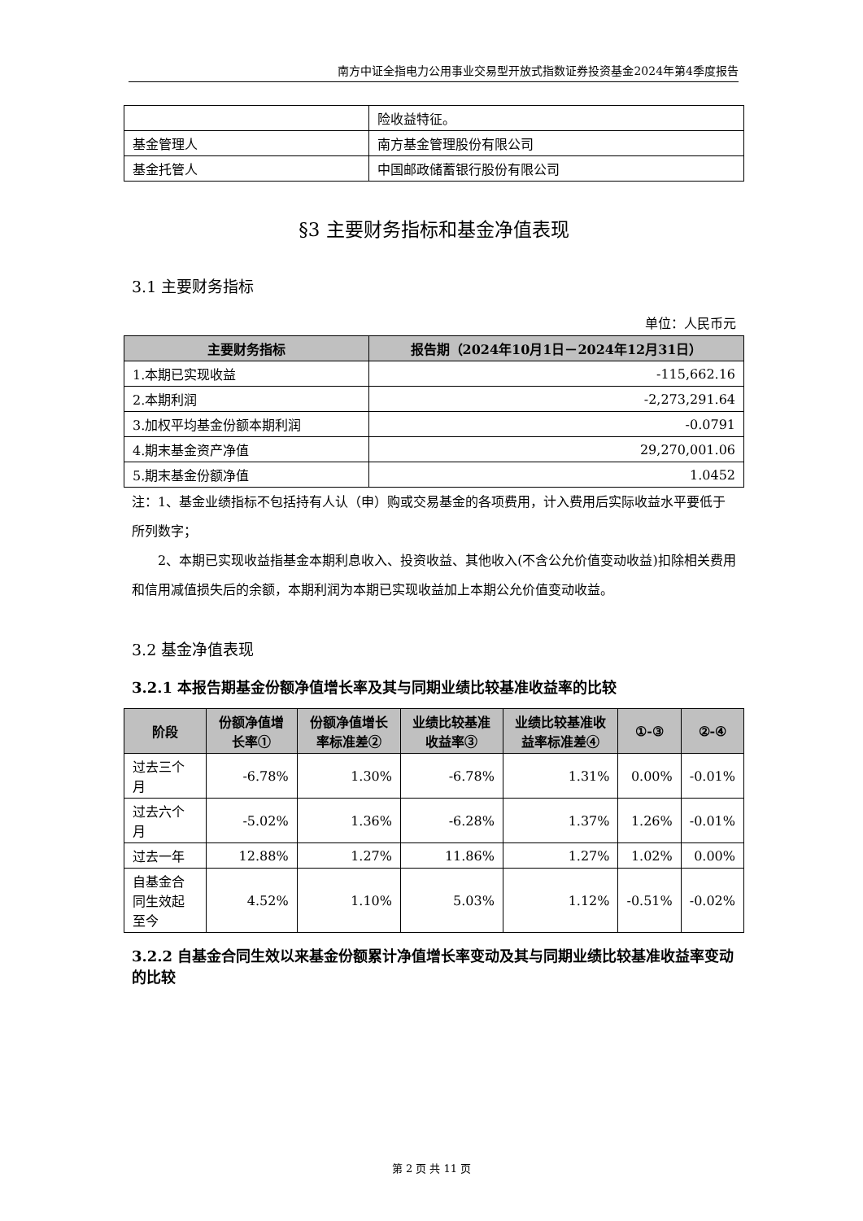南方中证全指电力公用事业交易型开放式指数证券投资基金2024年第4季度报告
| | 险收益特征。 |
| 基金管理人 | 南方基金管理股份有限公司 |
| 基金托管人 | 中国邮政储蓄银行股份有限公司 |
§3 主要财务指标和基金净值表现
3.1 主要财务指标
单位：人民币元
| 主要财务指标 | 报告期（2024年10月1日－2024年12月31日） |
| --- | --- |
| 1.本期已实现收益 | -115,662.16 |
| 2.本期利润 | -2,273,291.64 |
| 3.加权平均基金份额本期利润 | -0.0791 |
| 4.期末基金资产净值 | 29,270,001.06 |
| 5.期末基金份额净值 | 1.0452 |
注：1、基金业绩指标不包括持有人认（申）购或交易基金的各项费用，计入费用后实际收益水平要低于所列数字；
2、本期已实现收益指基金本期利息收入、投资收益、其他收入(不含公允价值变动收益)扣除相关费用和信用减值损失后的余额，本期利润为本期已实现收益加上本期公允价值变动收益。
3.2 基金净值表现
3.2.1 本报告期基金份额净值增长率及其与同期业绩比较基准收益率的比较
| 阶段 | 份额净值增长率① | 份额净值增长率标准差② | 业绩比较基准收益率③ | 业绩比较基准收益率标准差④ | ①-③ | ②-④ |
| --- | --- | --- | --- | --- | --- | --- |
| 过去三个月 | -6.78% | 1.30% | -6.78% | 1.31% | 0.00% | -0.01% |
| 过去六个月 | -5.02% | 1.36% | -6.28% | 1.37% | 1.26% | -0.01% |
| 过去一年 | 12.88% | 1.27% | 11.86% | 1.27% | 1.02% | 0.00% |
| 自基金合同生效起至今 | 4.52% | 1.10% | 5.03% | 1.12% | -0.51% | -0.02% |
3.2.2 自基金合同生效以来基金份额累计净值增长率变动及其与同期业绩比较基准收益率变动的比较
第 2 页 共 11 页